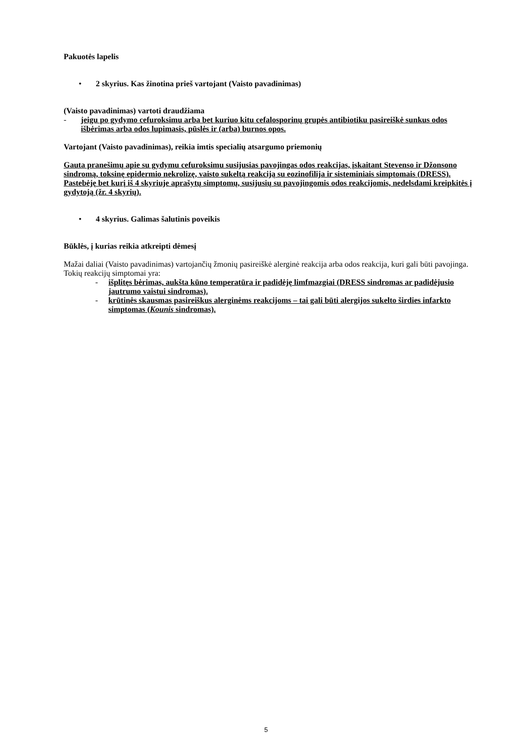Pakuotės lapelis
• 2 skyrius. Kas žinotina prieš vartojant (Vaisto pavadinimas)
(Vaisto pavadinimas) vartoti draudžiama
- jeigu po gydymo cefuroksimu arba bet kuriuo kitu cefalosporinų grupės antibiotiku pasireiškė sunkus odos išbėrimas arba odos lupimasis, pūslės ir (arba) burnos opos.
Vartojant (Vaisto pavadinimas), reikia imtis specialių atsargumo priemonių
Gauta pranešimų apie su gydymu cefuroksimu susijusias pavojingas odos reakcijas, įskaitant Stevenso ir Džonsono sindromą, toksinę epidermio nekrolizę, vaisto sukeltą reakciją su eozinofilija ir sisteminiais simptomais (DRESS). Pastebėję bet kurį iš 4 skyriuje aprašytų simptomų, susijusių su pavojingomis odos reakcijomis, nedelsdami kreipkitės į gydytoją (žr. 4 skyrių).
• 4 skyrius. Galimas šalutinis poveikis
Būklės, į kurias reikia atkreipti dėmesį
Mažai daliai (Vaisto pavadinimas) vartojančių žmonių pasireiškė alerginė reakcija arba odos reakcija, kuri gali būti pavojinga. Tokių reakcijų simptomai yra:
- išplitęs bėrimas, aukšta kūno temperatūra ir padidėję limfmazgiai (DRESS sindromas ar padidėjusio jautrumo vaistui sindromas).
- krūtinės skausmas pasireiškus alerginėms reakcijoms – tai gali būti alergijos sukelto širdies infarkto simptomas (Kounis sindromas).
5